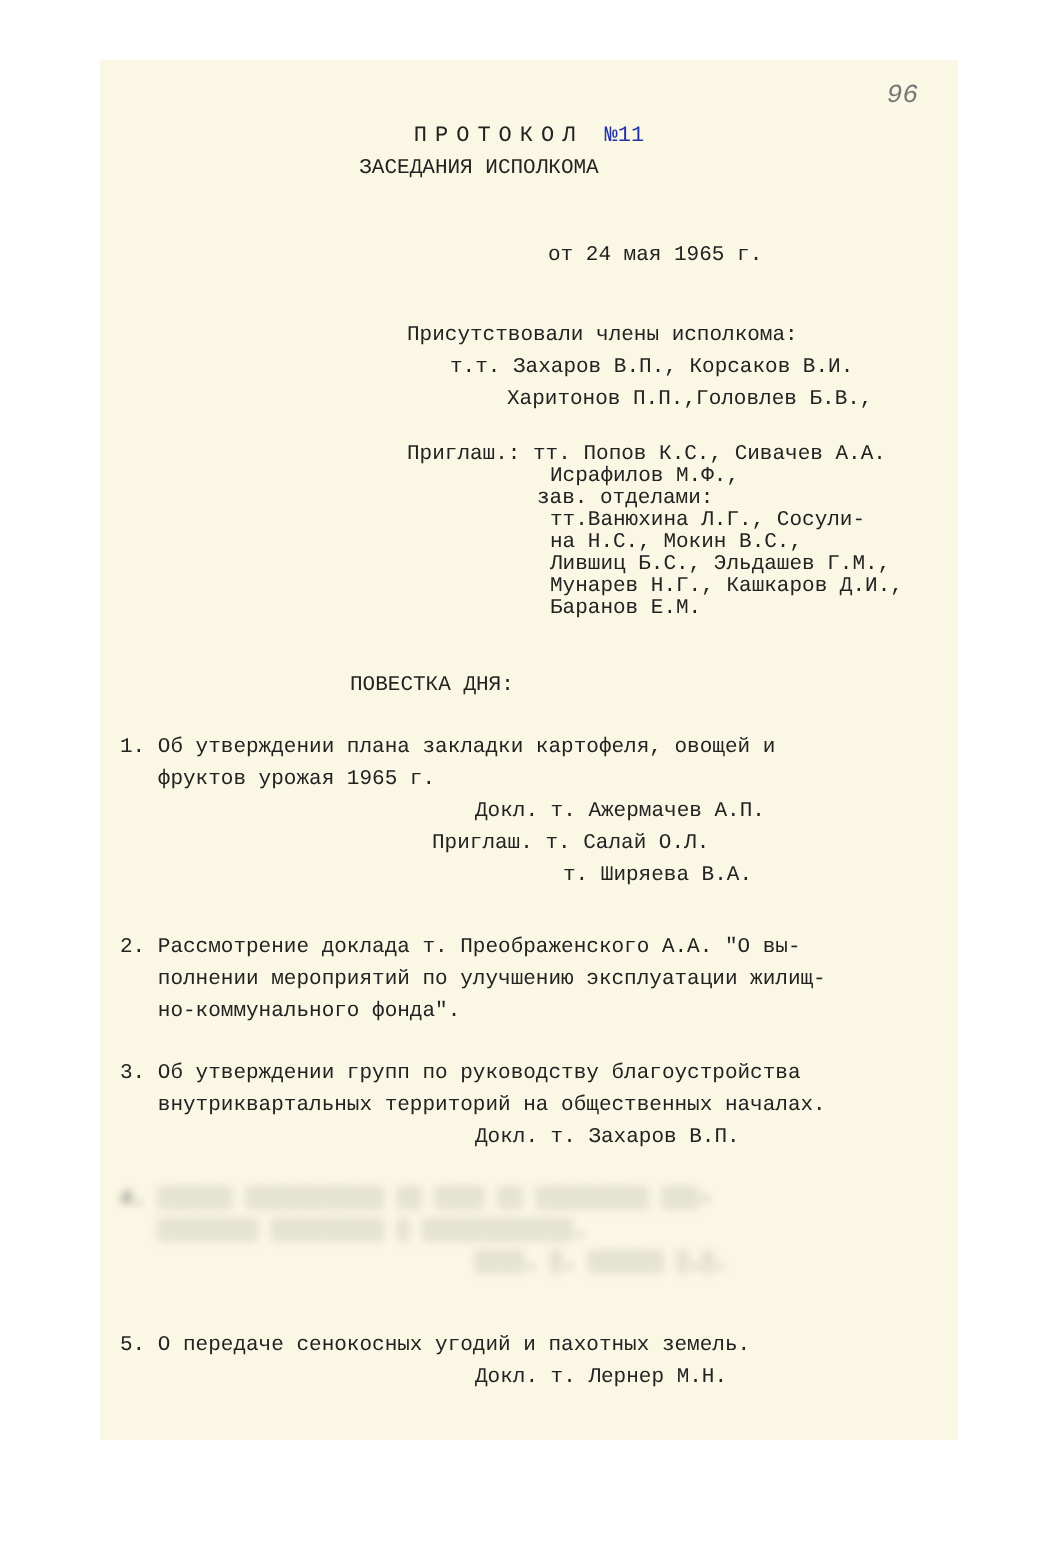96
ПРОТОКОЛ №11
ЗАСЕДАНИЯ ИСПОЛКОМА
от 24 мая 1965 г.
Присутствовали члены исполкома:
т.т. Захаров В.П., Корсаков В.И.
Харитонов П.П.,Головлев Б.В.,
Приглаш.: тт. Попов К.С., Сивачев А.А.
Исрафилов М.Ф.,
зав. отделами:
тт.Ванюхина Л.Г., Сосули-
на Н.С., Мокин В.С.,
Лившиц Б.С., Эльдашев Г.М.,
Мунарев Н.Г., Кашкаров Д.И.,
Баранов Е.М.
ПОВЕСТКА ДНЯ:
1. Об утверждении плана закладки картофеля, овощей и
фруктов урожая 1965 г.
Докл. т. Ажермачев А.П.
Приглаш. т. Салай О.Л.
т. Ширяева В.А.
2. Рассмотрение доклада т. Преображенского А.А. "О вы-
полнении мероприятий по улучшению эксплуатации жилищ-
но-коммунального фонда".
3. Об утверждении групп по руководству благоустройства
внутриквартальных территорий на общественных началах.
Докл. т. Захаров В.П.
4. ░░░░░░ ░░░░░░░░░░░ ░░ ░░░░ ░░ ░░░░░░░░░ ░░░-
░░░░░░░░ ░░░░░░░░░ ░ ░░░░░░░░░░░░.
░░░░. ░. ░░░░░░ ░.░.
5. О передаче сенокосных угодий и пахотных земель.
Докл. т. Лернер М.Н.